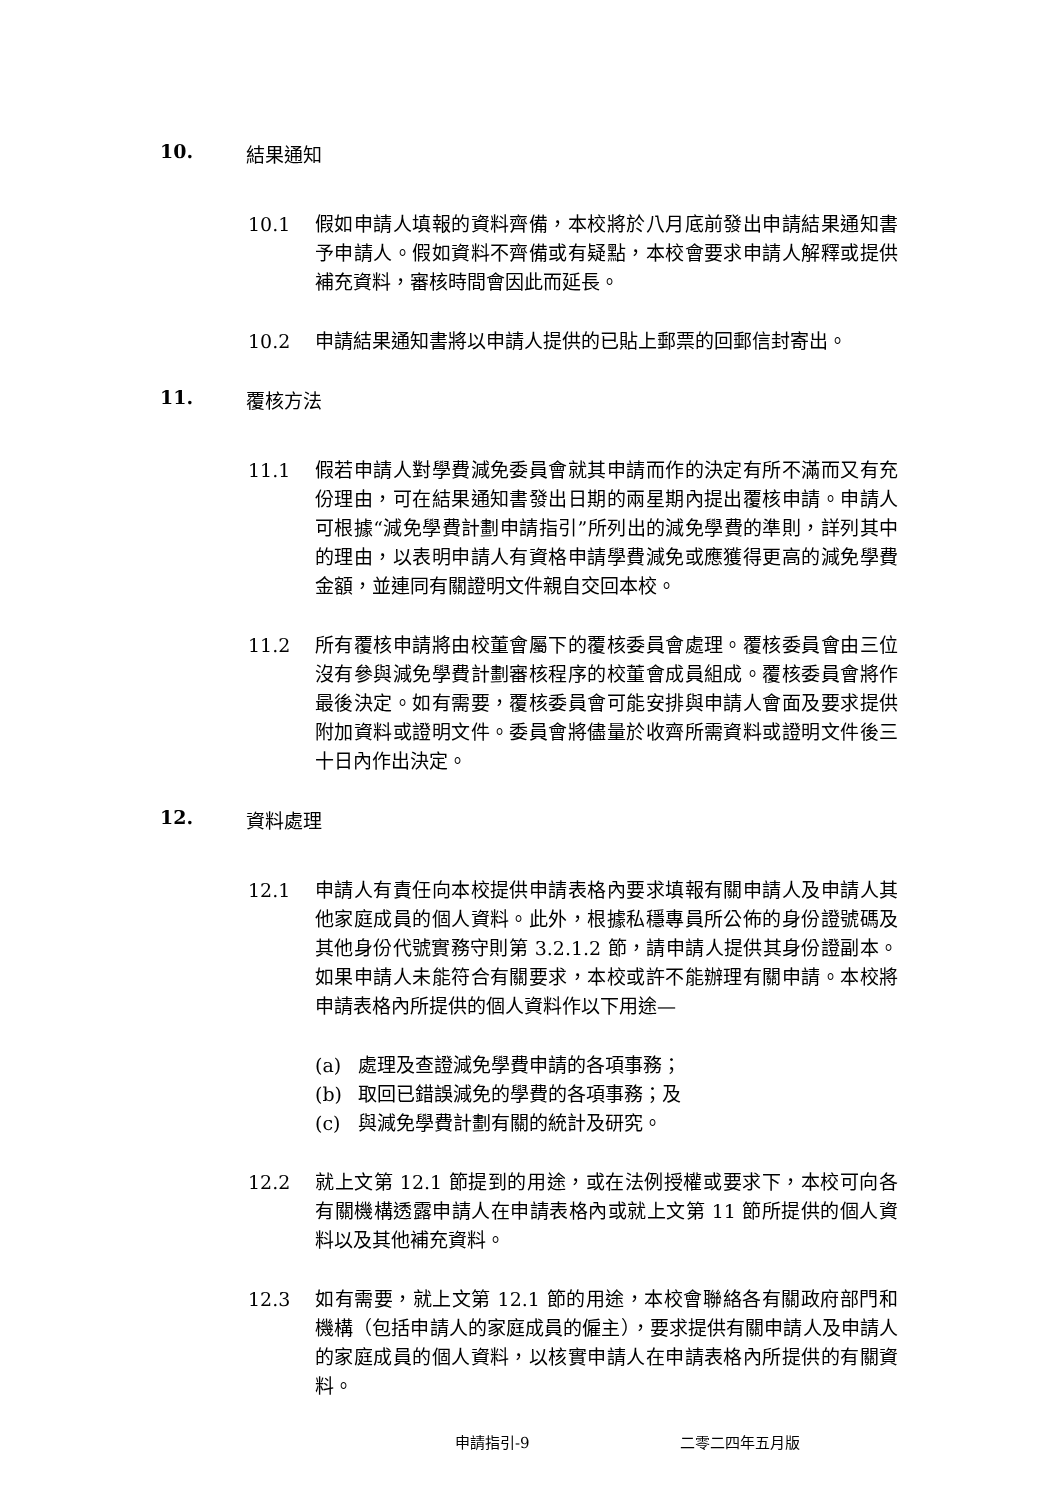10. 結果通知
10.1 假如申請人填報的資料齊備，本校將於八月底前發出申請結果通知書予申請人。假如資料不齊備或有疑點，本校會要求申請人解釋或提供補充資料，審核時間會因此而延長。
10.2 申請結果通知書將以申請人提供的已貼上郵票的回郵信封寄出。
11. 覆核方法
11.1 假若申請人對學費減免委員會就其申請而作的決定有所不滿而又有充份理由，可在結果通知書發出日期的兩星期內提出覆核申請。申請人可根據“減免學費計劃申請指引”所列出的減免學費的準則，詳列其中的理由，以表明申請人有資格申請學費減免或應獲得更高的減免學費金額，並連同有關證明文件親自交回本校。
11.2 所有覆核申請將由校董會屬下的覆核委員會處理。覆核委員會由三位沒有參與減免學費計劃審核程序的校董會成員組成。覆核委員會將作最後決定。如有需要，覆核委員會可能安排與申請人會面及要求提供附加資料或證明文件。委員會將儘量於收齊所需資料或證明文件後三十日內作出決定。
12. 資料處理
12.1 申請人有責任向本校提供申請表格內要求填報有關申請人及申請人其他家庭成員的個人資料。此外，根據私穩專員所公佈的身份證號碼及其他身份代號實務守則第 3.2.1.2 節，請申請人提供其身份證副本。如果申請人未能符合有關要求，本校或許不能辦理有關申請。本校將申請表格內所提供的個人資料作以下用途—
(a) 處理及查證減免學費申請的各項事務；
(b) 取回已錯誤減免的學費的各項事務；及
(c) 與減免學費計劃有關的統計及研究。
12.2 就上文第 12.1 節提到的用途，或在法例授權或要求下，本校可向各有關機構透露申請人在申請表格內或就上文第 11 節所提供的個人資料以及其他補充資料。
12.3 如有需要，就上文第 12.1 節的用途，本校會聯絡各有關政府部門和機構（包括申請人的家庭成員的僱主），要求提供有關申請人及申請人的家庭成員的個人資料，以核實申請人在申請表格內所提供的有關資料。
申請指引-9 二零二四年五月版